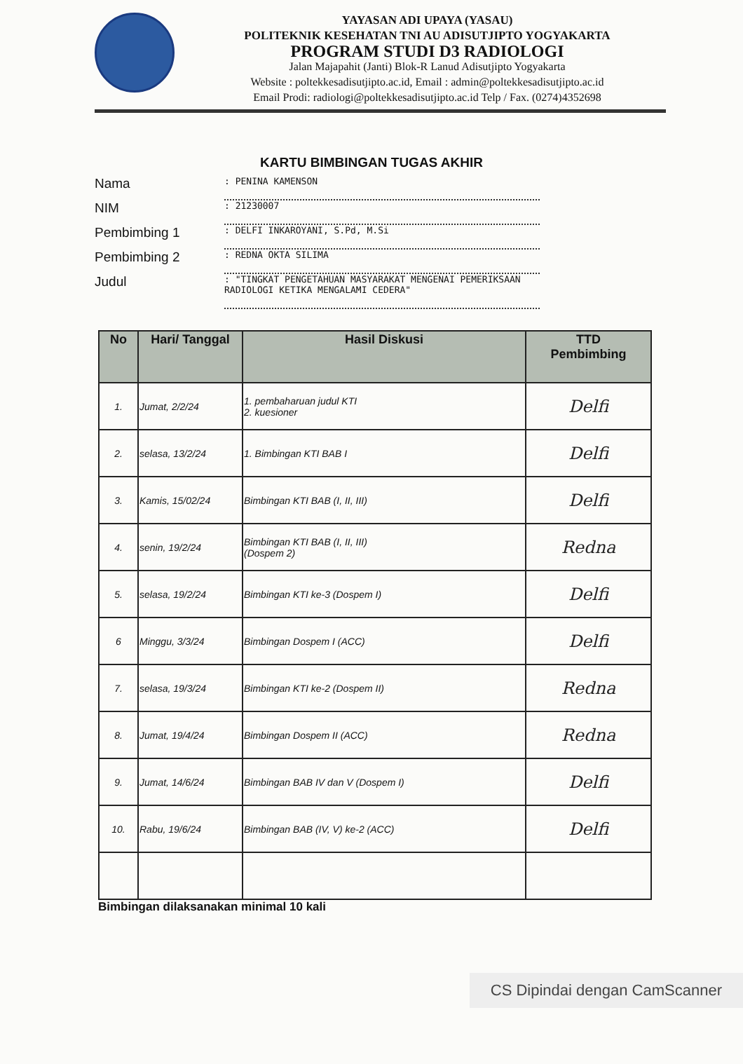YAYASAN ADI UPAYA (YASAU)
POLITEKNIK KESEHATAN TNI AU ADISUTJIPTO YOGYAKARTA
PROGRAM STUDI D3 RADIOLOGI
Jalan Majapahit (Janti) Blok-R Lanud Adisutjipto Yogyakarta
Website : poltekkesadisutjipto.ac.id, Email : admin@poltekkesadisutjipto.ac.id
Email Prodi: radiologi@poltekkesadisutjipto.ac.id Telp / Fax. (0274)4352698
KARTU BIMBINGAN TUGAS AKHIR
Nama: PENINA KAMENSON
NIM: 21230007
Pembimbing 1: DELFI INKAROYANI, S.Pd, M.Si
Pembimbing 2: REDNA OKTA SILIMA
Judul: "TINGKAT PENGETAHUAN MASYARAKAT MENGENAI PEMERIKSAAN RADIOLOGI KETIKA MENGALAMI CEDERA"
| No | Hari/ Tanggal | Hasil Diskusi | TTD Pembimbing |
| --- | --- | --- | --- |
| 1. | Jumat, 2/2/24 | 1. pembaharuan judul KTI 2. kuesioner | Delfi |
| 2. | selasa, 13/2/24 | 1. Bimbingan KTI BAB I | Delfi |
| 3. | Kamis, 15/02/24 | Bimbingan KTI BAB (I, II, III) | Delfi |
| 4. | senin, 19/2/24 | Bimbingan KTI BAB (I, II, III) (Dospem 2) | Redna |
| 5. | selasa, 19/2/24 | Bimbingan KTI ke-3 (Dospem I) | Delfi |
| 6 | Minggu, 3/3/24 | Bimbingan Dospem I (ACC) | Delfi |
| 7. | selasa, 19/3/24 | Bimbingan KTI ke-2 (Dospem II) | Redna |
| 8. | Jumat, 19/4/24 | Bimbingan Dospem II (ACC) | Redna |
| 9. | Jumat, 14/6/24 | Bimbingan BAB IV dan V (Dospem I) | Delfi |
| 10. | Rabu, 19/6/24 | Bimbingan BAB (IV, V) ke-2 (ACC) | Delfi |
Bimbingan dilaksanakan minimal 10 kali
CS Dipindai dengan CamScanner